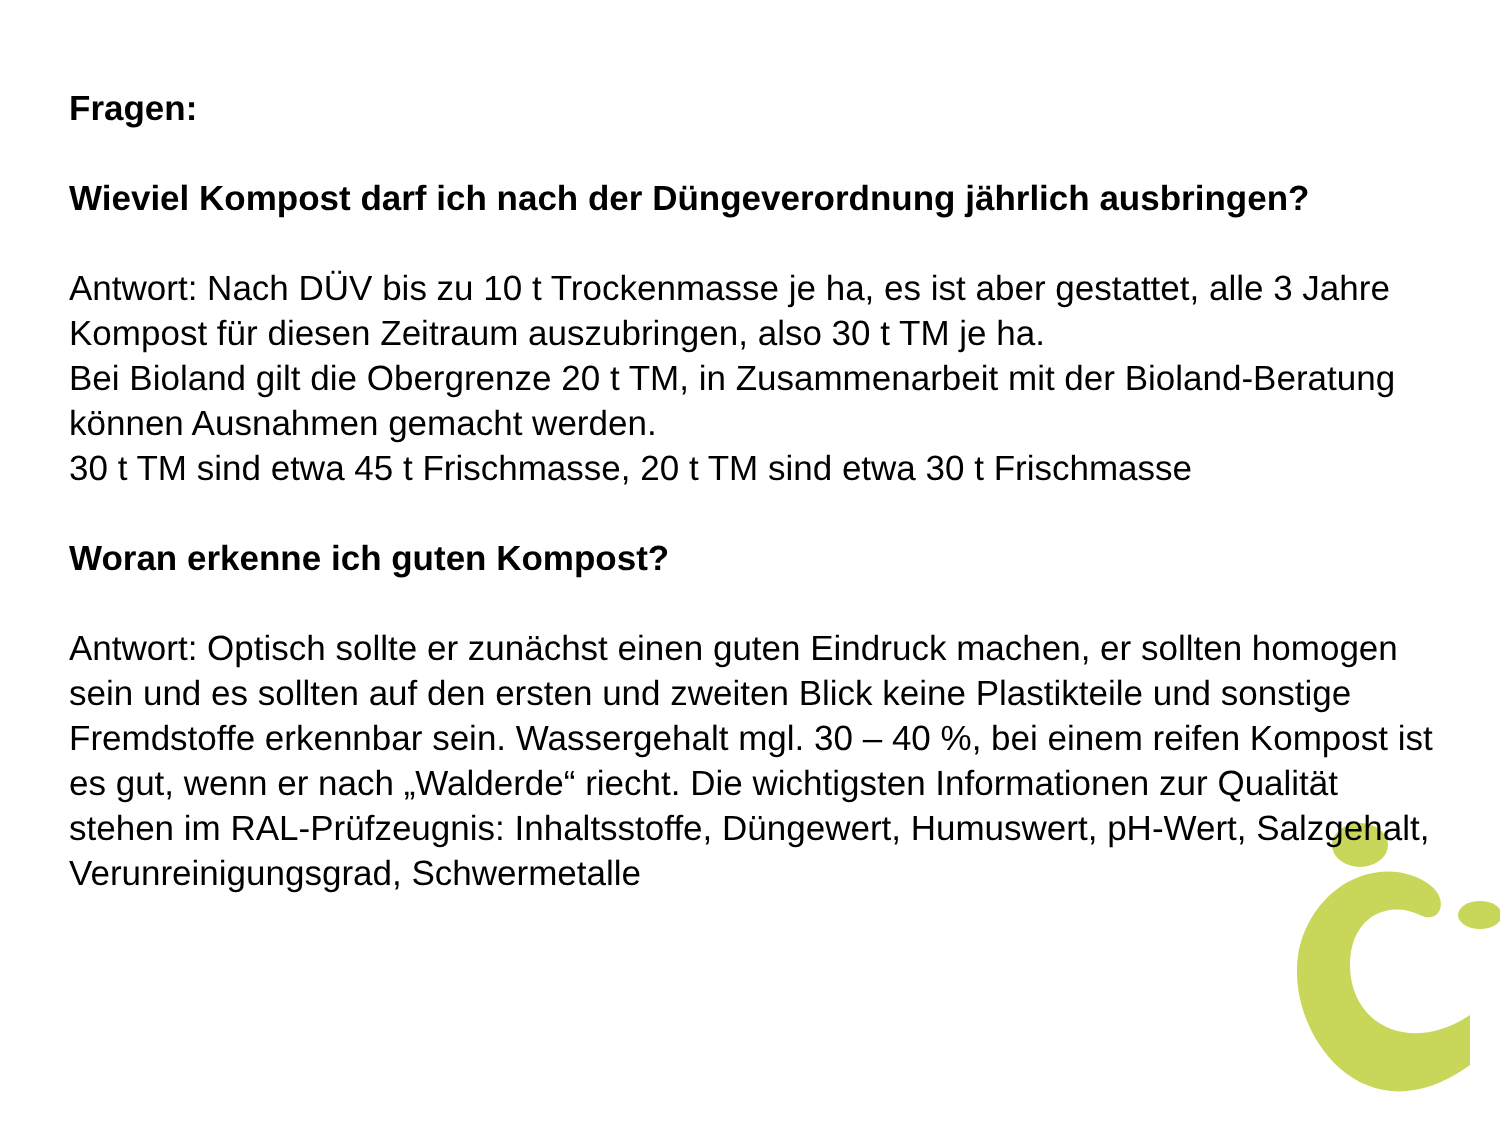Fragen:
Wieviel Kompost darf ich nach der Düngeverordnung jährlich ausbringen?
Antwort: Nach DÜV bis zu 10 t Trockenmasse je ha, es ist aber gestattet, alle 3 Jahre Kompost für diesen Zeitraum auszubringen, also 30 t TM je ha.
Bei Bioland gilt die Obergrenze 20 t TM, in Zusammenarbeit mit der Bioland-Beratung können Ausnahmen gemacht werden.
30 t TM sind etwa 45 t Frischmasse, 20 t TM sind etwa 30 t Frischmasse
Woran erkenne ich guten Kompost?
Antwort: Optisch sollte er zunächst einen guten Eindruck machen, er sollten homogen sein und es sollten auf den ersten und zweiten Blick keine Plastikteile und sonstige Fremdstoffe erkennbar sein. Wassergehalt mgl. 30 – 40 %, bei einem reifen Kompost ist es gut, wenn er nach „Walderde“ riecht. Die wichtigsten Informationen zur Qualität stehen im RAL-Prüfzeugnis: Inhaltsstoffe, Düngewert, Humuswert, pH-Wert, Salzgehalt, Verunreinigungsgrad, Schwermetalle